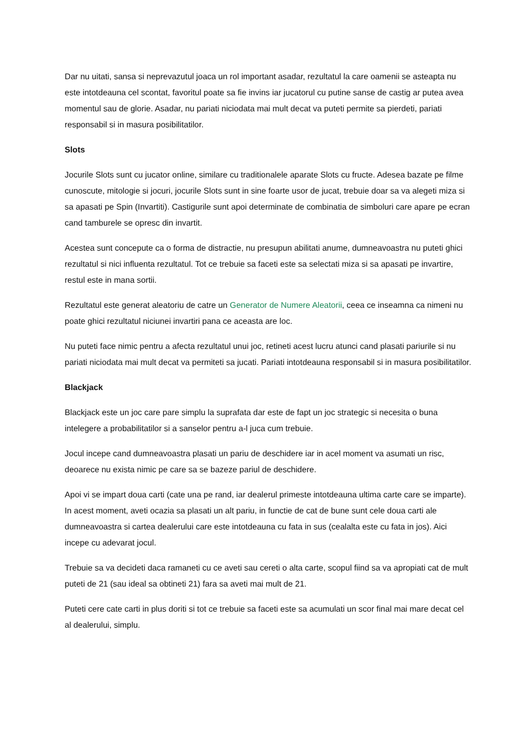Dar nu uitati, sansa si neprevazutul joaca un rol important asadar, rezultatul la care oamenii se asteapta nu este intotdeauna cel scontat, favoritul poate sa fie invins iar jucatorul cu putine sanse de castig ar putea avea momentul sau de glorie. Asadar, nu pariati niciodata mai mult decat va puteti permite sa pierdeti, pariati responsabil si in masura posibilitatilor.
Slots
Jocurile Slots sunt cu jucator online, similare cu traditionalele aparate Slots cu fructe. Adesea bazate pe filme cunoscute, mitologie si jocuri, jocurile Slots sunt in sine foarte usor de jucat, trebuie doar sa va alegeti miza si sa apasati pe Spin (Invartiti). Castigurile sunt apoi determinate de combinatia de simboluri care apare pe ecran cand tamburele se opresc din invartit.
Acestea sunt concepute ca o forma de distractie, nu presupun abilitati anume, dumneavoastra nu puteti ghici rezultatul si nici influenta rezultatul. Tot ce trebuie sa faceti este sa selectati miza si sa apasati pe invartire, restul este in mana sortii.
Rezultatul este generat aleatoriu de catre un Generator de Numere Aleatorii, ceea ce inseamna ca nimeni nu poate ghici rezultatul niciunei invartiri pana ce aceasta are loc.
Nu puteti face nimic pentru a afecta rezultatul unui joc, retineti acest lucru atunci cand plasati pariurile si nu pariati niciodata mai mult decat va permiteti sa jucati. Pariati intotdeauna responsabil si in masura posibilitatilor.
Blackjack
Blackjack este un joc care pare simplu la suprafata dar este de fapt un joc strategic si necesita o buna intelegere a probabilitatilor si a sanselor pentru a-l juca cum trebuie.
Jocul incepe cand dumneavoastra plasati un pariu de deschidere iar in acel moment va asumati un risc, deoarece nu exista nimic pe care sa se bazeze pariul de deschidere.
Apoi vi se impart doua carti (cate una pe rand, iar dealerul primeste intotdeauna ultima carte care se imparte). In acest moment, aveti ocazia sa plasati un alt pariu, in functie de cat de bune sunt cele doua carti ale dumneavoastra si cartea dealerului care este intotdeauna cu fata in sus (cealalta este cu fata in jos). Aici incepe cu adevarat jocul.
Trebuie sa va decideti daca ramaneti cu ce aveti sau cereti o alta carte, scopul fiind sa va apropiati cat de mult puteti de 21 (sau ideal sa obtineti 21) fara sa aveti mai mult de 21.
Puteti cere cate carti in plus doriti si tot ce trebuie sa faceti este sa acumulati un scor final mai mare decat cel al dealerului, simplu.